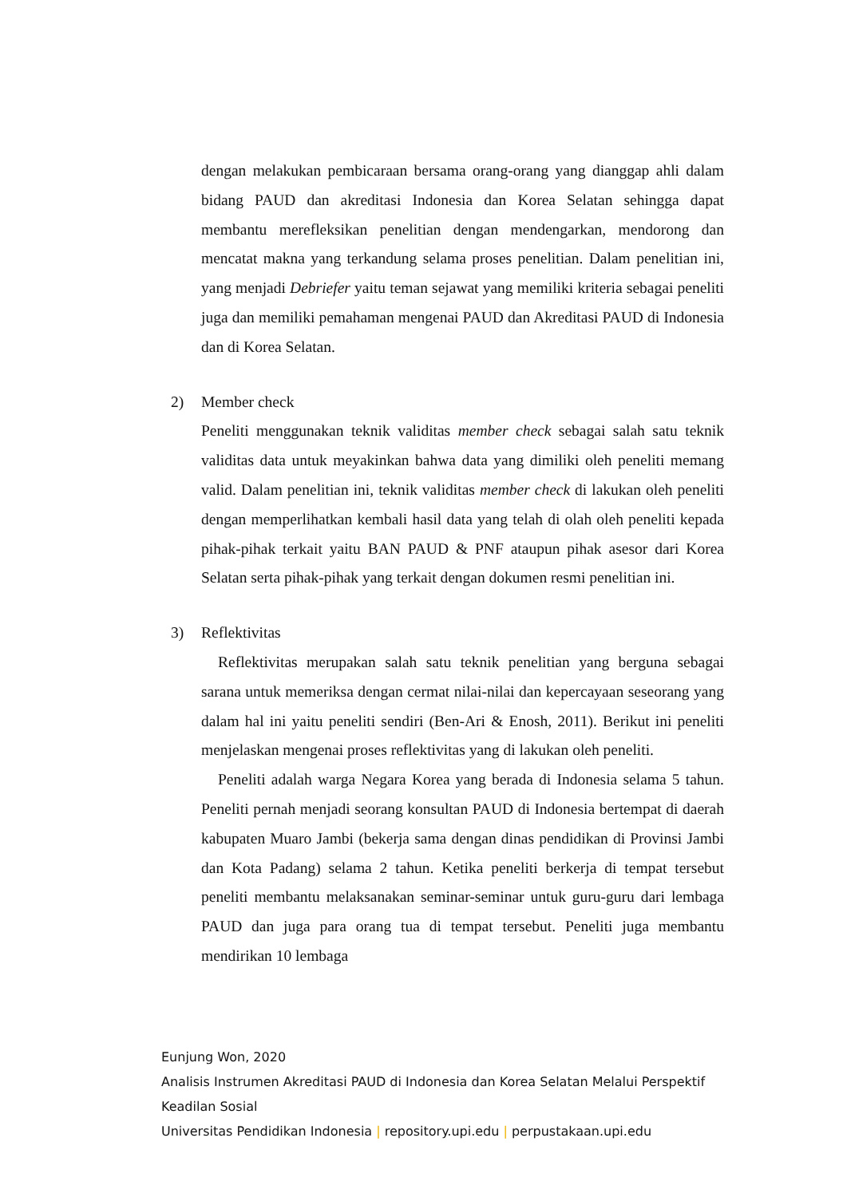dengan melakukan pembicaraan bersama orang-orang yang dianggap ahli dalam bidang PAUD dan akreditasi Indonesia dan Korea Selatan sehingga dapat membantu merefleksikan penelitian dengan mendengarkan, mendorong dan mencatat makna yang terkandung selama proses penelitian. Dalam penelitian ini, yang menjadi Debriefer yaitu teman sejawat yang memiliki kriteria sebagai peneliti juga dan memiliki pemahaman mengenai PAUD dan Akreditasi PAUD di Indonesia dan di Korea Selatan.
2) Member check
Peneliti menggunakan teknik validitas member check sebagai salah satu teknik validitas data untuk meyakinkan bahwa data yang dimiliki oleh peneliti memang valid. Dalam penelitian ini, teknik validitas member check di lakukan oleh peneliti dengan memperlihatkan kembali hasil data yang telah di olah oleh peneliti kepada pihak-pihak terkait yaitu BAN PAUD & PNF ataupun pihak asesor dari Korea Selatan serta pihak-pihak yang terkait dengan dokumen resmi penelitian ini.
3) Reflektivitas
Reflektivitas merupakan salah satu teknik penelitian yang berguna sebagai sarana untuk memeriksa dengan cermat nilai-nilai dan kepercayaan seseorang yang dalam hal ini yaitu peneliti sendiri (Ben-Ari & Enosh, 2011). Berikut ini peneliti menjelaskan mengenai proses reflektivitas yang di lakukan oleh peneliti.
Peneliti adalah warga Negara Korea yang berada di Indonesia selama 5 tahun. Peneliti pernah menjadi seorang konsultan PAUD di Indonesia bertempat di daerah kabupaten Muaro Jambi (bekerja sama dengan dinas pendidikan di Provinsi Jambi dan Kota Padang) selama 2 tahun. Ketika peneliti berkerja di tempat tersebut peneliti membantu melaksanakan seminar-seminar untuk guru-guru dari lembaga PAUD dan juga para orang tua di tempat tersebut. Peneliti juga membantu mendirikan 10 lembaga
Eunjung Won, 2020
Analisis Instrumen Akreditasi PAUD di Indonesia dan Korea Selatan Melalui Perspektif
Keadilan Sosial
Universitas Pendidikan Indonesia | repository.upi.edu | perpustakaan.upi.edu